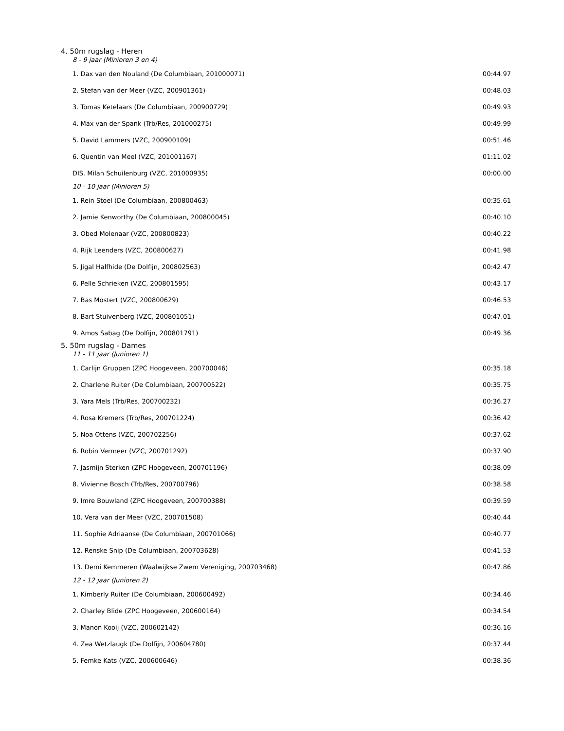4. 50m rugslag - Heren
8 - 9 jaar (Minioren 3 en 4)
| 1. Dax van den Nouland (De Columbiaan, 201000071) | 00:44.97 |
| 2. Stefan van der Meer (VZC, 200901361) | 00:48.03 |
| 3. Tomas Ketelaars (De Columbiaan, 200900729) | 00:49.93 |
| 4. Max van der Spank (Trb/Res, 201000275) | 00:49.99 |
| 5. David Lammers (VZC, 200900109) | 00:51.46 |
| 6. Quentin van Meel (VZC, 201001167) | 01:11.02 |
| DIS. Milan Schuilenburg (VZC, 201000935) | 00:00.00 |
10 - 10 jaar (Minioren 5)
| 1. Rein Stoel (De Columbiaan, 200800463) | 00:35.61 |
| 2. Jamie Kenworthy (De Columbiaan, 200800045) | 00:40.10 |
| 3. Obed Molenaar (VZC, 200800823) | 00:40.22 |
| 4. Rijk Leenders (VZC, 200800627) | 00:41.98 |
| 5. Jigal Halfhide (De Dolfijn, 200802563) | 00:42.47 |
| 6. Pelle Schrieken (VZC, 200801595) | 00:43.17 |
| 7. Bas Mostert (VZC, 200800629) | 00:46.53 |
| 8. Bart Stuivenberg (VZC, 200801051) | 00:47.01 |
| 9. Amos Sabag (De Dolfijn, 200801791) | 00:49.36 |
5. 50m rugslag - Dames
11 - 11 jaar (Junioren 1)
| 1. Carlijn Gruppen (ZPC Hoogeveen, 200700046) | 00:35.18 |
| 2. Charlene Ruiter (De Columbiaan, 200700522) | 00:35.75 |
| 3. Yara Mels (Trb/Res, 200700232) | 00:36.27 |
| 4. Rosa Kremers (Trb/Res, 200701224) | 00:36.42 |
| 5. Noa Ottens (VZC, 200702256) | 00:37.62 |
| 6. Robin Vermeer (VZC, 200701292) | 00:37.90 |
| 7. Jasmijn Sterken (ZPC Hoogeveen, 200701196) | 00:38.09 |
| 8. Vivienne Bosch (Trb/Res, 200700796) | 00:38.58 |
| 9. Imre Bouwland (ZPC Hoogeveen, 200700388) | 00:39.59 |
| 10. Vera van der Meer (VZC, 200701508) | 00:40.44 |
| 11. Sophie Adriaanse (De Columbiaan, 200701066) | 00:40.77 |
| 12. Renske Snip (De Columbiaan, 200703628) | 00:41.53 |
| 13. Demi Kemmeren (Waalwijkse Zwem Vereniging, 200703468) | 00:47.86 |
12 - 12 jaar (Junioren 2)
| 1. Kimberly Ruiter (De Columbiaan, 200600492) | 00:34.46 |
| 2. Charley Blide (ZPC Hoogeveen, 200600164) | 00:34.54 |
| 3. Manon Kooij (VZC, 200602142) | 00:36.16 |
| 4. Zea Wetzlaugk (De Dolfijn, 200604780) | 00:37.44 |
| 5. Femke Kats (VZC, 200600646) | 00:38.36 |